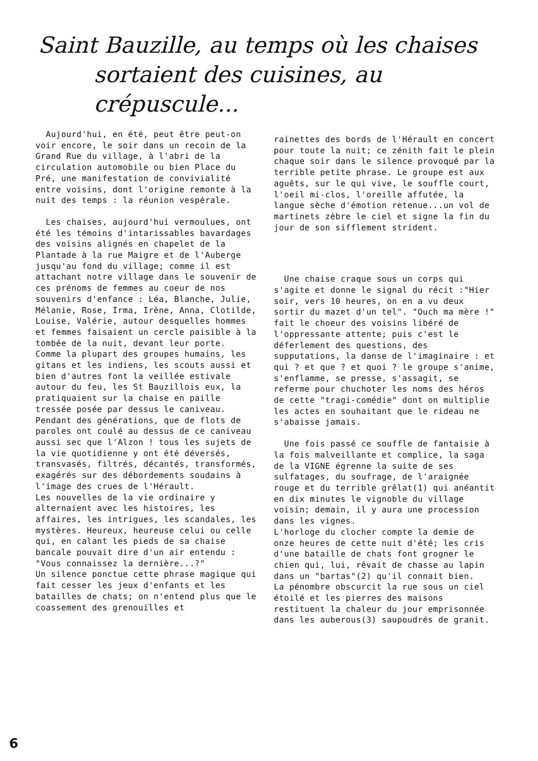Saint Bauzille, au temps où les chaises
sortaient des cuisines, au crépuscule...
Aujourd'hui, en été, peut être peut-on voir encore, le soir dans un recoin de la Grand Rue du village, à l'abri de la circulation automobile ou bien Place du Pré, une manifestation de convivialité entre voisins, dont l'origine remonte à la nuit des temps : la réunion vespérale.
Les chaises, aujourd'hui vermoulues, ont été les témoins d'intarissables bavardages des voisins alignés en chapelet de la Plantade à la rue Maigre et de l'Auberge jusqu'au fond du village; comme il est attachant notre village dans le souvenir de ces prénoms de femmes au coeur de nos souvenirs d'enfance : Léa, Blanche, Julie, Mélanie, Rose, Irma, Irène, Anna, Clotilde, Louise, Valérie, autour desquelles hommes et femmes faisaient un cercle paisible à la tombée de la nuit, devant leur porte.
Comme la plupart des groupes humains, les gitans et les indiens, les scouts aussi et bien d'autres font la veillée estivale autour du feu, les St Bauzillois eux, la pratiquaient sur la chaise en paille tressée posée par dessus le caniveau. Pendant des générations, que de flots de paroles ont coulé au dessus de ce caniveau aussi sec que l'Alzon ! tous les sujets de la vie quotidienne y ont été déversés, transvasés, filtrés, décantés, transformés, exagérés sur des débordements soudains à l'image des crues de l'Hérault.
Les nouvelles de la vie ordinaire y alternaient avec les histoires, les affaires, les intrigues, les scandales, les mystères. Heureux, heureuse celui ou celle qui, en calant les pieds de sa chaise bancale pouvait dire d'un air entendu : "Vous connaissez la dernière...?"
Un silence ponctue cette phrase magique qui fait cesser les jeux d'enfants et les batailles de chats; on n'entend plus que le coassement des grenouilles et
rainettes des bords de l'Hérault en concert pour toute la nuit; ce zénith fait le plein chaque soir dans le silence provoqué par la terrible petite phrase. Le groupe est aux aguêts, sur le qui vive, le souffle court, l'oeil mi-clos, l'oreille affutée, la langue sèche d'émotion retenue...un vol de martinets zèbre le ciel et signe la fin du jour de son sifflement strident.
Une chaise craque sous un corps qui s'agite et donne le signal du récit :"Hier soir, vers 10 heures, on en a vu deux sortir du mazet d'un tel". "Ouch ma mère !" fait le choeur des voisins libéré de l'oppressante attente; puis c'est le déferlement des questions, des supputations, la danse de l'imaginaire : et qui ? et que ? et quoi ? le groupe s'anime, s'enflamme, se presse, s'assagit, se referme pour chuchoter les noms des héros de cette "tragi-comédie" dont on multiplie les actes en souhaitant que le rideau ne s'abaisse jamais.
Une fois passé ce souffle de fantaisie à la fois malveillante et complice, la saga de la VIGNE égrenne la suite de ses sulfatages, du soufrage, de l'araignée rouge et du terrible grêlat(1) qui anéantit en dix minutes le vignoble du village voisin; demain, il y aura une procession dans les vignes.
L'horloge du clocher compte la demie de onze heures de cette nuit d'été; les cris d'une bataille de chats font grogner le chien qui, lui, rêvait de chasse au lapin dans un "bartas"(2) qu'il connait bien.
La pénombre obscurcit la rue sous un ciel étoilé et les pierres des maisons restituent la chaleur du jour emprisonnée dans les auberous(3) saupoudrés de granit.
6